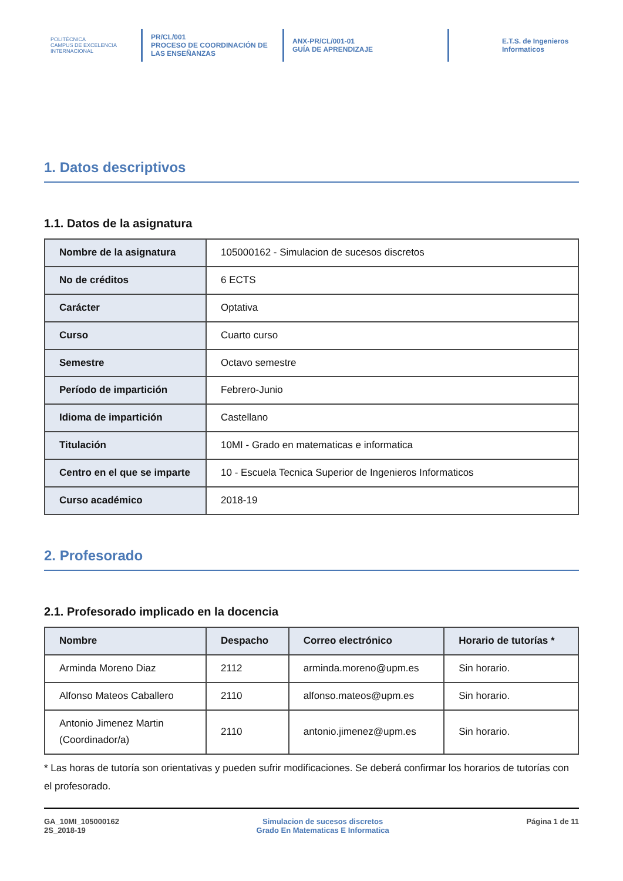POLITÉCNICA
CAMPUS DE EXCELENCIA INTERNACIONAL
PR/CL/001
PROCESO DE COORDINACIÓN DE
LAS ENSEÑANZAS
ANX-PR/CL/001-01
GUÍA DE APRENDIZAJE
E.T.S. de Ingenieros
Informaticos
1. Datos descriptivos
1.1. Datos de la asignatura
| Nombre de la asignatura | 105000162 - Simulacion de sucesos discretos |
| No de créditos | 6 ECTS |
| Carácter | Optativa |
| Curso | Cuarto curso |
| Semestre | Octavo semestre |
| Período de impartición | Febrero-Junio |
| Idioma de impartición | Castellano |
| Titulación | 10MI - Grado en matematicas e informatica |
| Centro en el que se imparte | 10 - Escuela Tecnica Superior de Ingenieros Informaticos |
| Curso académico | 2018-19 |
2. Profesorado
2.1. Profesorado implicado en la docencia
| Nombre | Despacho | Correo electrónico | Horario de tutorías * |
| --- | --- | --- | --- |
| Arminda Moreno Diaz | 2112 | arminda.moreno@upm.es | Sin horario. |
| Alfonso Mateos Caballero | 2110 | alfonso.mateos@upm.es | Sin horario. |
| Antonio Jimenez Martin (Coordinador/a) | 2110 | antonio.jimenez@upm.es | Sin horario. |
* Las horas de tutoría son orientativas y pueden sufrir modificaciones. Se deberá confirmar los horarios de tutorías con el profesorado.
GA_10MI_105000162
2S_2018-19
Simulacion de sucesos discretos
Grado En Matematicas E Informatica
Página 1 de 11